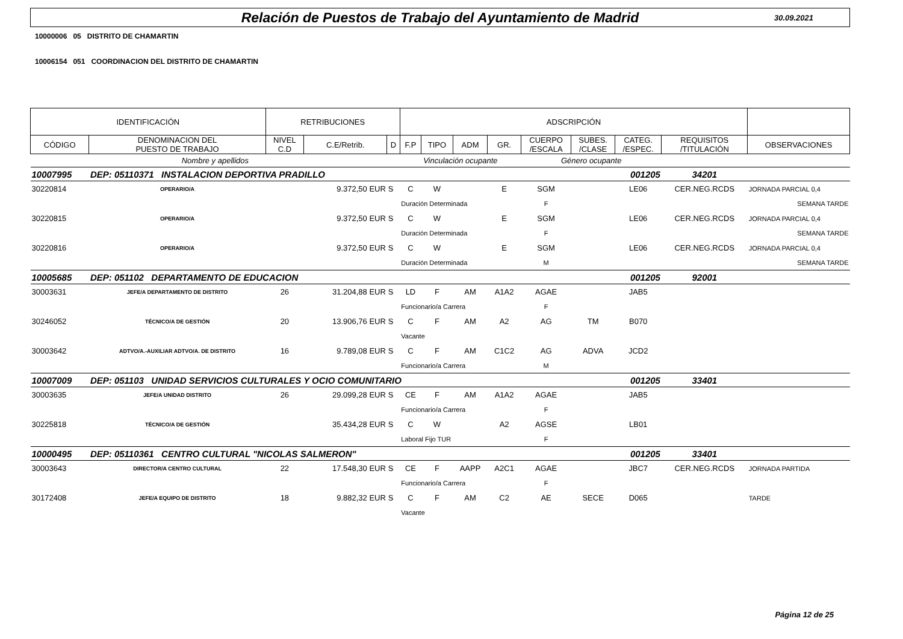Relación de Puestos de Trabajo del Ayuntamiento de Madrid
30.09.2021
10000006 05 DISTRITO DE CHAMARTIN
10006154 051 COORDINACION DEL DISTRITO DE CHAMARTIN
| IDENTIFICACIÓN | | RETRIBUCIONES | | | ADSCRIPCIÓN | | | | | | | | | |
| --- | --- | --- | --- | --- | --- | --- | --- | --- | --- | --- | --- | --- | --- | --- |
| CÓDIGO | DENOMINACION DEL PUESTO DE TRABAJO | NIVEL C.D | C.E/Retrib. | D | F.P | TIPO | ADM | GR. | CUERPO /ESCALA | SUBES. /CLASE | CATEG. /ESPEC. | REQUISITOS /TITULACIÓN | OBSERVACIONES | |
| Nombre y apellidos | | | | | Vinculación ocupante | | | | Género ocupante | | | | | |
| 10007995 | DEP: 05110371 INSTALACION DEPORTIVA PRADILLO | | | | | | | | 001205 | | | 34201 | | |
| 30220814 | OPERARIO/A | | 9.372,50 EUR | S | C | W | | E | SGM | | LE06 | CER.NEG.RCDS | JORNADA PARCIAL 0,4 | |
| | | | | | Duración Determinada | | | | F | | | | SEMANA TARDE | |
| 30220815 | OPERARIO/A | | 9.372,50 EUR | S | C | W | | E | SGM | | LE06 | CER.NEG.RCDS | JORNADA PARCIAL 0,4 | |
| | | | | | Duración Determinada | | | | F | | | | SEMANA TARDE | |
| 30220816 | OPERARIO/A | | 9.372,50 EUR | S | C | W | | E | SGM | | LE06 | CER.NEG.RCDS | JORNADA PARCIAL 0,4 | |
| | | | | | Duración Determinada | | | | M | | | | SEMANA TARDE | |
| 10005685 | DEP: 051102 DEPARTAMENTO DE EDUCACION | | | | | | | | 001205 | | | 92001 | | |
| 30003631 | JEFE/A DEPARTAMENTO DE DISTRITO | 26 | 31.204,88 EUR | S | LD | F | AM | A1A2 | AGAE | | JAB5 | | | |
| | | | | | Funcionario/a Carrera | | | | F | | | | | |
| 30246052 | TÉCNICO/A DE GESTIÓN | 20 | 13.906,76 EUR | S | C | F | AM | A2 | AG | TM | B070 | | | |
| | | | | | Vacante | | | | | | | | | |
| 30003642 | ADTVO/A.-AUXILIAR ADTVO/A. DE DISTRITO | 16 | 9.789,08 EUR | S | C | F | AM | C1C2 | AG | ADVA | JCD2 | | | |
| | | | | | Funcionario/a Carrera | | | | M | | | | | |
| 10007009 | DEP: 051103 UNIDAD SERVICIOS CULTURALES Y OCIO COMUNITARIO | | | | | | | | 001205 | | | 33401 | | |
| 30003635 | JEFE/A UNIDAD DISTRITO | 26 | 29.099,28 EUR | S | CE | F | AM | A1A2 | AGAE | | JAB5 | | | |
| | | | | | Funcionario/a Carrera | | | | F | | | | | |
| 30225818 | TÉCNICO/A DE GESTIÓN | | 35.434,28 EUR | S | C | W | | A2 | AGSE | | LB01 | | | |
| | | | | | Laboral Fijo TUR | | | | F | | | | | |
| 10000495 | DEP: 05110361 CENTRO CULTURAL "NICOLAS SALMERON" | | | | | | | | 001205 | | | 33401 | | |
| 30003643 | DIRECTOR/A CENTRO CULTURAL | 22 | 17.548,30 EUR | S | CE | F | AAPP | A2C1 | AGAE | | JBC7 | CER.NEG.RCDS | JORNADA PARTIDA | |
| | | | | | Funcionario/a Carrera | | | | F | | | | | |
| 30172408 | JEFE/A EQUIPO DE DISTRITO | 18 | 9.882,32 EUR | S | C | F | AM | C2 | AE | SECE | D065 | | TARDE | |
| | | | | | Vacante | | | | | | | | | |
Página 12 de 25